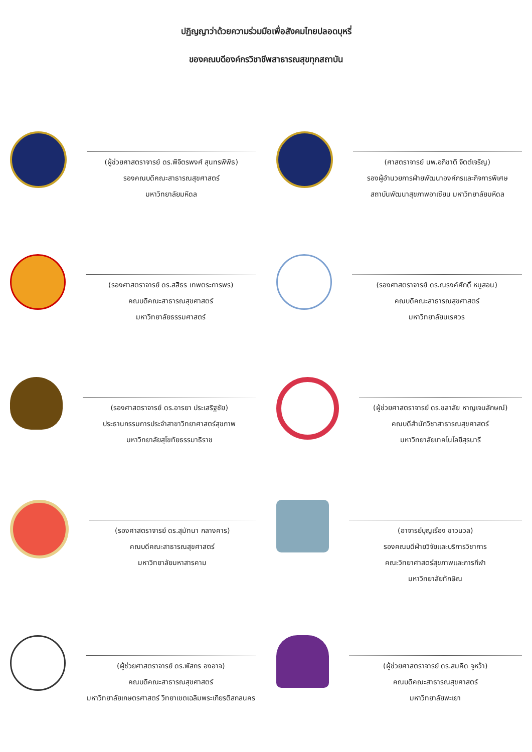ปฏิญญาว่าด้วยความร่วมมือเพื่อสังคมไทยปลอดบุหรี่
ของคณบดีองค์กรวิชาชีพสาธารณสุขทุกสถาบัน
(ผู้ช่วยศาสตราจารย์ ดร.พิจิตรพงศ์ สุนทรพิพิธ)
รองคณบดีคณะสาธารณสุขศาสตร์
มหาวิทยาลัยมหิดล
(ศาสตราจารย์ นพ.อภิชาติ จิตต์เจริญ)
รองผู้อำนวยการฝ่ายพัฒนาองค์กรและกิจการพิเศษ
สถาบันพัฒนาสุขภาพอาเซียน มหาวิทยาลัยมหิดล
(รองศาสตราจารย์ ดร.สสิธร เทพตระการพร)
คณบดีคณะสาธารณสุขศาสตร์
มหาวิทยาลัยธรรมศาสตร์
(รองศาสตราจารย์ ดร.ณรงค์ศักดิ์ หนูสอน)
คณบดีคณะสาธารณสุขศาสตร์
มหาวิทยาลัยนเรศวร
(รองศาสตราจารย์ ดร.อารยา ประเสริฐชัย)
ประธานกรรมการประจำสาขาวิทยาศาสตร์สุขภาพ
มหาวิทยาลัยสุโขทัยธรรมาธิราช
(ผู้ช่วยศาสตราจารย์ ดร.ชลาลัย หาญเจนลักษณ์)
คณบดีสำนักวิชาสาธารณสุขศาสตร์
มหาวิทยาลัยเทคโนโลยีสุรนารี
(รองศาสตราจารย์ ดร.สุมัทนา กลางคาร)
คณบดีคณะสาธารณสุขศาสตร์
มหาวิทยาลัยมหาสารคาม
(อาจารย์บุญเรือง ขาวนวล)
รองคณบดีฝ่ายวิจัยและบริการวิชาการ
คณะวิทยาศาสตร์สุขภาพและการกีฬา
มหาวิทยาลัยทักษิณ
(ผู้ช่วยศาสตราจารย์ ดร.พัสกร องอาจ)
คณบดีคณะสาธารณสุขศาสตร์
มหาวิทยาลัยเกษตรศาสตร์ วิทยาเขตเฉลิมพระเกียรติสกลนคร
(ผู้ช่วยศาสตราจารย์ ดร.สมคิด จูหว้า)
คณบดีคณะสาธารณสุขศาสตร์
มหาวิทยาลัยพะเยา